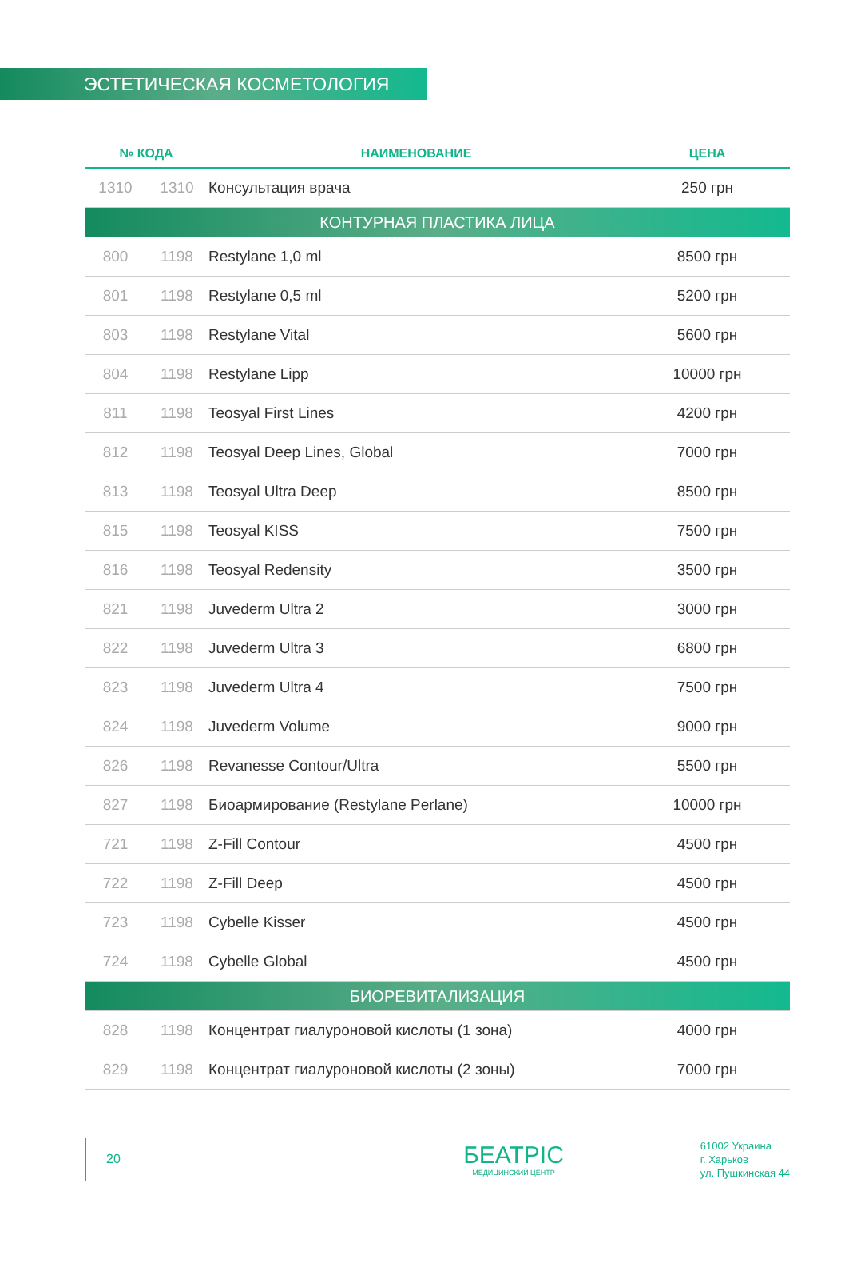ЭСТЕТИЧЕСКАЯ КОСМЕТОЛОГИЯ
| № КОДА | | НАИМЕНОВАНИЕ | ЦЕНА |
| --- | --- | --- | --- |
| 1310 | 1310 | Консультация врача | 250 грн |
| КОНТУРНАЯ ПЛАСТИКА ЛИЦА | | | |
| 800 | 1198 | Restylane 1,0 ml | 8500 грн |
| 801 | 1198 | Restylane 0,5 ml | 5200 грн |
| 803 | 1198 | Restylane Vital | 5600 грн |
| 804 | 1198 | Restylane Lipp | 10000 грн |
| 811 | 1198 | Teosyal First Lines | 4200 грн |
| 812 | 1198 | Teosyal Deep Lines, Global | 7000 грн |
| 813 | 1198 | Teosyal Ultra Deep | 8500 грн |
| 815 | 1198 | Teosyal KISS | 7500 грн |
| 816 | 1198 | Teosyal Redensity | 3500 грн |
| 821 | 1198 | Juvederm Ultra 2 | 3000 грн |
| 822 | 1198 | Juvederm Ultra 3 | 6800 грн |
| 823 | 1198 | Juvederm Ultra 4 | 7500 грн |
| 824 | 1198 | Juvederm Volume | 9000 грн |
| 826 | 1198 | Revanesse Contour/Ultra | 5500 грн |
| 827 | 1198 | Биоармирование (Restylane Perlane) | 10000 грн |
| 721 | 1198 | Z-Fill Contour | 4500 грн |
| 722 | 1198 | Z-Fill Deep | 4500 грн |
| 723 | 1198 | Cybelle Kisser | 4500 грн |
| 724 | 1198 | Cybelle Global | 4500 грн |
| БИОРЕВИТАЛИЗАЦИЯ | | | |
| 828 | 1198 | Концентрат гиалуроновой кислоты (1 зона) | 4000 грн |
| 829 | 1198 | Концентрат гиалуроновой кислоты (2 зоны) | 7000 грн |
20
БЕАТРІС
МЕДИЦИНСКИЙ ЦЕНТР
61002 Украина
г. Харьков
ул. Пушкинская 44